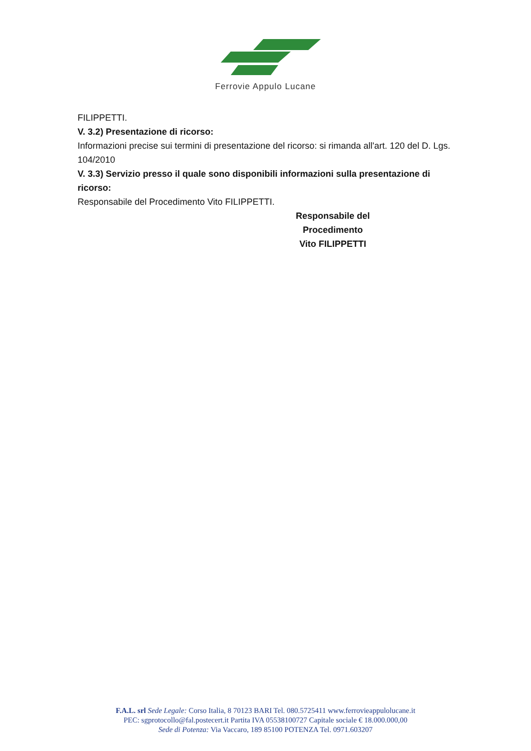Ferrovie Appulo Lucane
FILIPPETTI.
V. 3.2) Presentazione di ricorso:
Informazioni precise sui termini di presentazione del ricorso: si rimanda all'art. 120 del D. Lgs. 104/2010
V. 3.3) Servizio presso il quale sono disponibili informazioni sulla presentazione di ricorso:
Responsabile del Procedimento Vito FILIPPETTI.
Responsabile del Procedimento
Vito FILIPPETTI
F.A.L. srl Sede Legale: Corso Italia, 8 70123 BARI Tel. 080.5725411 www.ferrovieappulolucane.it
PEC: sgprotocollo@fal.postecert.it Partita IVA 05538100727 Capitale sociale € 18.000.000,00
Sede di Potenza: Via Vaccaro, 189 85100 POTENZA Tel. 0971.603207